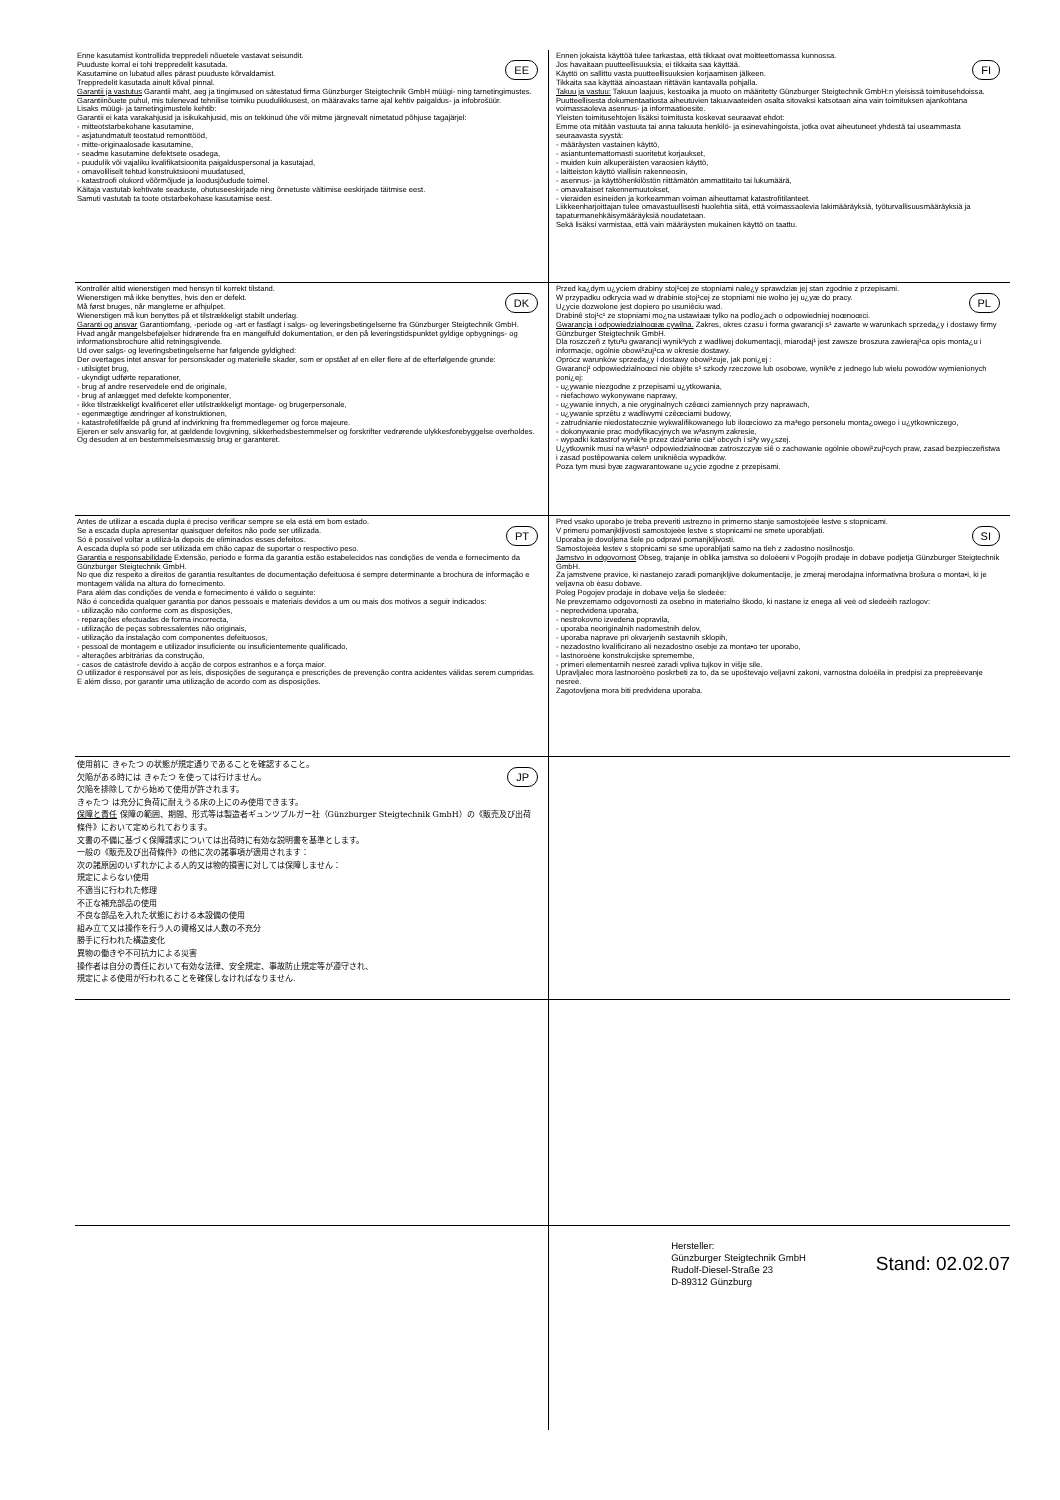EE Enne kasutamist kontrollida treppredeli nõuetele vastavat seisundit.
Puuduste korral ei tohi treppredelit kasutada.
Kasutamine on lubatud alles pärast puuduste kõrvaldamist.
Treppredelit kasutada ainult kõval pinnal.
Garantii ja vastutus Garantii maht, aeg ja tingimused on sätestatud firma Günzburger Steigtechnik GmbH müügi- ning tarnetingimustes.
Garantiinõuete puhul, mis tulenevad tehnilise toimiku puudulikkusest, on määravaks tarne ajal kehtiv paigaldus- ja infobrošüür.
Lisaks müügi- ja tarnetingimustele kehtib:
Garantii ei kata varakahjusid ja isikukahjusid, mis on tekkinud ühe või mitme järgnevalt nimetatud põhjuse tagajärjel:
- mitteotstarbekohane kasutamine,
- asjatundmatult teostatud remonttööd,
- mitte-originaalosade kasutamine,
- seadme kasutamine defektsete osadega,
- puudulik või vajaliku kvalifikatsioonita paigalduspersonal ja kasutajad,
- omavoliliselt tehtud konstruktsiooni muudatused,
- katastroofi olukord võõrmõjude ja loodusjõudude toimel.
Käitaja vastutab kehtivate seaduste, ohutuseeskirjade ning õnnetuste vältimise eeskirjade täitmise eest.
Samuti vastutab ta toote otstarbekohase kasutamise eest.
FI Ennen jokaista käyttöä tulee tarkastaa, että tikkaat ovat moitteettomassa kunnossa.
Jos havaitaan puutteellisuuksia, ei tikkaita saa käyttää.
Käyttö on sallittu vasta puutteellisuuksien korjaamisen jälkeen.
Tikkaita saa käyttää ainoastaan riittävän kantavalla pohjalla.
Takuu ja vastuu: Takuun laajuus, kestoaika ja muoto on määritetty Günzburger Steigtechnik GmbH:n yleisissä toimitusehdoissa.
Puutteellisesta dokumentaatiosta aiheutuvien takuuvaateiden osalta sitovaksi katsotaan aina vain toimituksen ajankohtana voimassaoleva asennus- ja informaatioesite.
Yleisten toimitusehtojen lisäksi toimitusta koskevat seuraavat ehdot:
Emme ota mitään vastuuta tai anna takuuta henkilö- ja esinevahingoista, jotka ovat aiheutuneet yhdestä tai useammasta seuraavasta syystä:
- määräysten vastainen käyttö,
- asiantuntemattomasti suoritetut korjaukset,
- muiden kuin alkuperäisten varaosien käyttö,
- laitteiston käyttö viallisin rakenneosin,
- asennus- ja käyttöhenkilöstön riittämätön ammattitaito tai lukumäärä,
- omavaltaiset rakennemuutokset,
- vieraiden esineiden ja korkeamman voiman aiheuttamat katastrofitilanteet.
Liikkeenharjoittajan tulee omavastuullisesti huolehtia siitä, että voimassaolevia lakimääräyksiä, työturvallisuusmääräyksiä ja tapaturmanehkäisymääräyksiä noudatetaan.
Sekä lisäksi varmistaa, että vain määräysten mukainen käyttö on taattu.
DK Kontrollér altid wienerstigen med hensyn til korrekt tilstand.
Wienerstigen må ikke benyttes, hvis den er defekt.
Må først bruges, når manglerne er afhjulpet.
Wienerstigen må kun benyttes på et tilstrækkeligt stabilt underlag.
Garanti og ansvar Garantiomfang, -periode og -art er fastlagt i salgs- og leveringsbetingelserne fra Günzburger Steigtechnik GmbH.
Hvad angår mangelsbeføjelser hidrørende fra en mangelfuld dokumentation, er den på leveringstidspunktet gyldige opbygnings- og informationsbrochure altid retningsgivende.
Ud over salgs- og leveringsbetingelserne har følgende gyldighed:
Der overtages intet ansvar for personskader og materielle skader, som er opstået af en eller flere af de efterfølgende grunde:
- utilsigtet brug,
- ukyndigt udførte reparationer,
- brug af andre reservedele end de originale,
- brug af anlægget med defekte komponenter,
- ikke tilstrækkeligt kvalificeret eller utilstrækkeligt montage- og brugerpersonale,
- egenmægtige ændringer af konstruktionen,
- katastrofetilfælde på grund af indvirkning fra fremmedlegemer og force majeure.
Ejeren er selv ansvarlig for, at gældende lovgivning, sikkerhedsbestemmelser og forskrifter vedrørende ulykkesforebyggelse overholdes.
Og desuden at en bestemmelsesmæssig brug er garanteret.
PL Przed ka¿dym u¿yciem drabiny stoj¹cej ze stopniami nale¿y sprawdziæ jej stan zgodnie z przepisami.
W przypadku odkrycia wad w drabinie stoj¹cej ze stopniami nie wolno jej u¿yæ do pracy.
U¿ycie dozwolone jest dopiero po usuniêciu wad.
Drabinê stoj¹c¹ ze stopniami mo¿na ustawiaæ tylko na podlo¿ach o odpowiedniej noœnoœci.
Gwarancja i odpowiedzialnoœæ cywilna. Zakres, okres czasu i forma gwarancji s¹ zawarte w warunkach sprzeda¿y i dostawy firmy Günzburger Steigtechnik GmbH.
Dla roszczeñ z tytu³u gwarancji wynik³ych z wadliwej dokumentacji, miarodaj¹ jest zawsze broszura zawieraj¹ca opis monta¿u i informacje, ogólnie obowi¹zuj¹ca w okresie dostawy.
Oprócz warunków sprzeda¿y i dostawy obowi¹zuje, jak poni¿ej :
Gwarancj¹ odpowiedzialnoœci nie objête s¹ szkody rzeczowe lub osobowe, wynik³e z jednego lub wielu powodów wymienionych poni¿ej:
- u¿ywanie niezgodne z przepisami u¿ytkowania,
- niefachowo wykonywane naprawy,
- u¿ywanie innych, a nie oryginalnych czêœci zamiennych przy naprawach,
- u¿ywanie sprzêtu z wadliwymi czêœciami budowy,
- zatrudnianie niedostatecznie wykwalifikowanego lub iloœciowo za ma³ego personelu monta¿owego i u¿ytkowniczego,
- dokonywanie prac modyfikacyjnych we w³asnym zakresie,
- wypadki katastrof wynik³e przez dzia³anie cia³ obcych i si³y wy¿szej.
U¿ytkownik musi na w³asn¹ odpowiedzialnoœæ zatroszczyæ siê o zachowanie ogólnie obowi¹zuj¹cych praw, zasad bezpieczeñstwa i zasad postêpowania celem unikniêcia wypadków.
Poza tym musi byæ zagwarantowane u¿ycie zgodne z przepisami.
PT Antes de utilizar a escada dupla é preciso verificar sempre se ela está em bom estado.
Se a escada dupla apresentar quaisquer defeitos não pode ser utilizada.
Só é possível voltar a utilizá-la depois de eliminados esses defeitos.
A escada dupla só pode ser utilizada em chão capaz de suportar o respectivo peso.
Garantia e responsabilidade Extensão, período e forma da garantia estão estabelecidos nas condições de venda e fornecimento da Günzburger Steigtechnik GmbH.
No que diz respeito a direitos de garantia resultantes de documentação defeituosa é sempre determinante a brochura de informação e montagem válida na altura do fornecimento.
Para além das condições de venda e fornecimento é válido o seguinte:
Não é concedida qualquer garantia por danos pessoais e materiais devidos a um ou mais dos motivos a seguir indicados:
- utilização não conforme com as disposições,
- reparações efectuadas de forma incorrecta,
- utilização de peças sobressalentes não originais,
- utilização da instalação com componentes defeituosos,
- pessoal de montagem e utilizador insuficiente ou insuficientemente qualificado,
- alterações arbitrárias da construção,
- casos de catástrofe devido à acção de corpos estranhos e a força maior.
O utilizador é responsável por as leis, disposições de segurança e prescrições de prevenção contra acidentes válidas serem cumpridas.
E além disso, por garantir uma utilização de acordo com as disposições.
SI Pred vsako uporabo je treba preveriti ustrezno in primerno stanje samostojeèe lestve s stopnicami.
V primeru pomanjkljivosti samostojeèe lestve s stopnicami ne smete uporabljati.
Uporaba je dovoljena šele po odpravi pomanjkljivosti.
Samostojeèa lestev s stopnicami se sme uporabljati samo na tleh z zadostno nosilnostjo.
Jamstvo in odgovornost Obseg, trajanje in oblika jamstva so doloèeni v Pogojih prodaje in dobave podjetja Günzburger Steigtechnik GmbH.
Za jamstvene pravice, ki nastanejo zaradi pomanjkljive dokumentacije, je zmeraj merodajna informativna brošura o monta•i, ki je veljavna ob èasu dobave.
Poleg Pogojev prodaje in dobave velja še sledeèe:
Ne prevzemamo odgovornosti za osebno in materialno škodo, ki nastane iz enega ali veè od sledeèih razlogov:
- nepredvidena uporaba,
- nestrokovno izvedena popravila,
- uporaba neoriginalnih nadomestnih delov,
- uporaba naprave pri okvarjenih sestavnih sklopih,
- nezadostno kvalificirano ali nezadostno osebje za monta•o ter uporabo,
- lastnoroène konstrukcijske spremembe,
- primeri elementarnih nesreè zaradi vpliva tujkov in višje sile.
Upravljalec mora lastnoroèno poskrbeti za to, da se upoštevajo veljavni zakoni, varnostna doloèila in predpisi za prepreèevanje nesreè.
Zagotovljena mora biti predvidena uporaba.
JP 使用前に きゃたつ の状態が規定通りであることを確認すること。
欠陥がある時には きゃたつ を使っては行けません。
欠陥を排除してから始めて使用が許されます。
きゃたつ は充分に負荷に耐えうる床の上にのみ使用できます。
保障と責任 保障の範囲、期間、形式等は製造者ギュンツブルガー社（Günzburger Steigtechnik GmbH）の《販売及び出荷條件》において定められております。
文書の不備に基づく保障請求については出荷時に有効な説明書を基準とします。
一般の《販売及び出荷條件》の他に次の諸事項が適用されます：
次の諸原因のいずれかによる人的又は物的損害に対しては保障しません：
規定によらない使用
不適当に行われた修理
不正な補充部品の使用
不良な部品を入れた状態における本設備の使用
組み立て又は操作を行う人の資格又は人数の不充分
勝手に行われた構造変化
異物の働きや不可抗力による災害
操作者は自分の責任において有効な法律、安全規定、事故防止規定等が遵守され、
規定による使用が行われることを確保しなければなりません.
Hersteller:
Günzburger Steigtechnik GmbH
Rudolf-Diesel-Straße 23
D-89312 Günzburg
Stand: 02.02.07